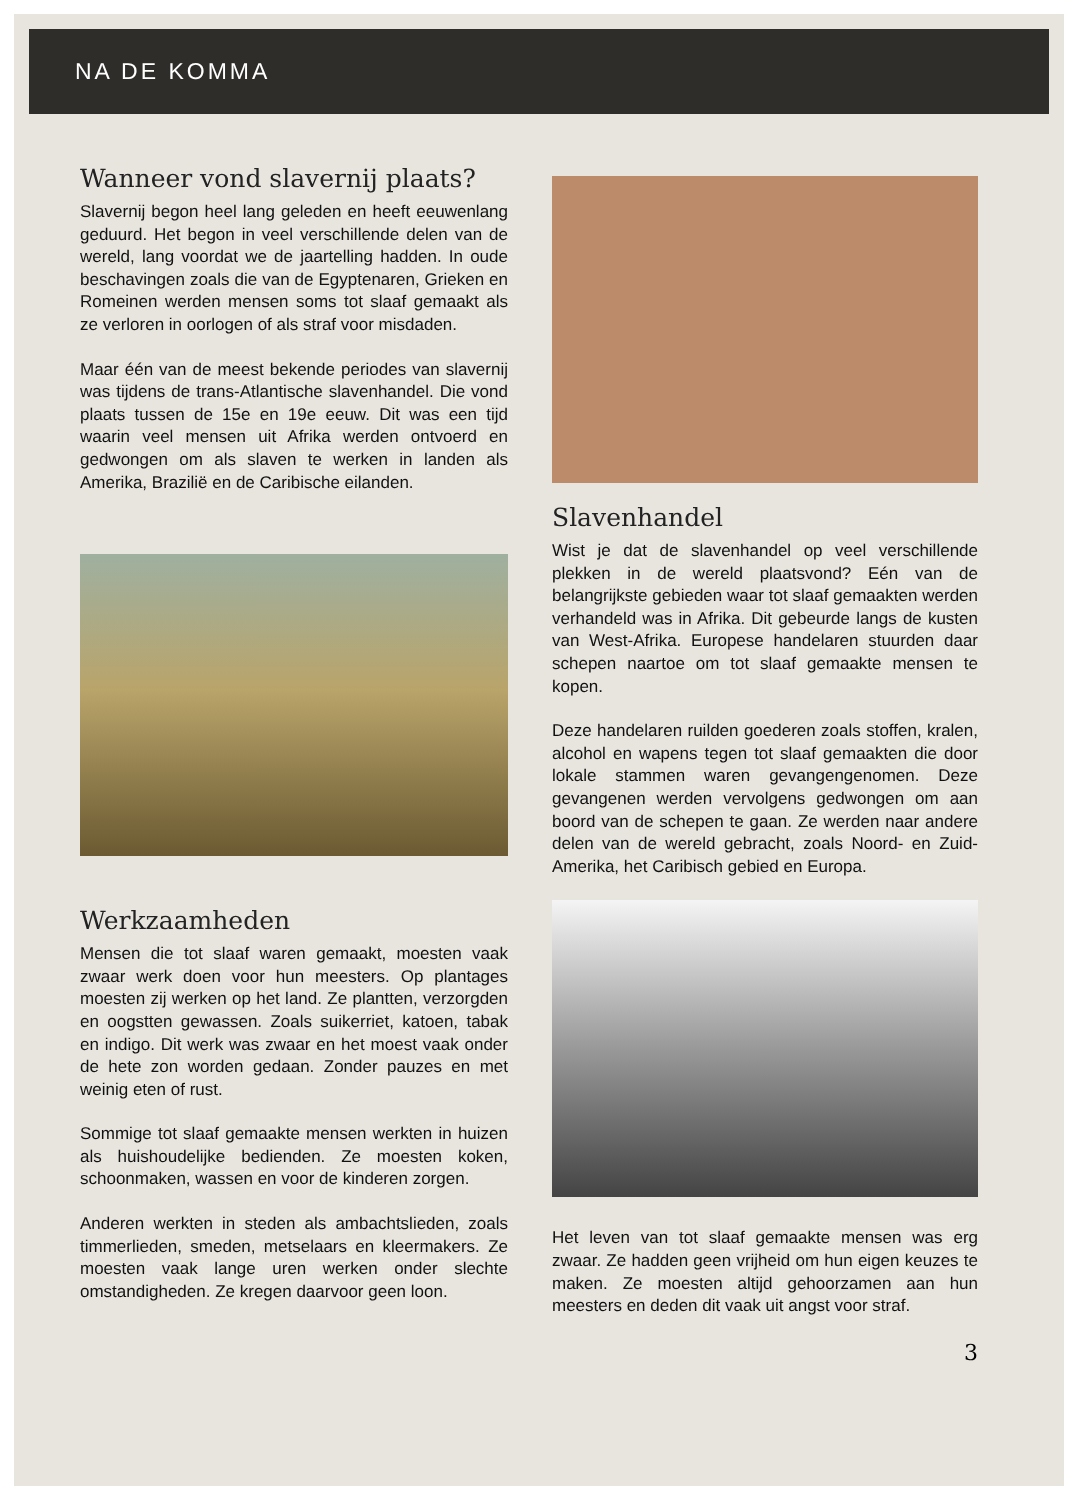NA DE KOMMA
Wanneer vond slavernij plaats?
Slavernij begon heel lang geleden en heeft eeuwenlang geduurd. Het begon in veel verschillende delen van de wereld, lang voordat we de jaartelling hadden. In oude beschavingen zoals die van de Egyptenaren, Grieken en Romeinen werden mensen soms tot slaaf gemaakt als ze verloren in oorlogen of als straf voor misdaden.
Maar één van de meest bekende periodes van slavernij was tijdens de trans-Atlantische slavenhandel. Die vond plaats tussen de 15e en 19e eeuw. Dit was een tijd waarin veel mensen uit Afrika werden ontvoerd en gedwongen om als slaven te werken in landen als Amerika, Brazilië en de Caribische eilanden.
Werkzaamheden
Mensen die tot slaaf waren gemaakt, moesten vaak zwaar werk doen voor hun meesters. Op plantages moesten zij werken op het land. Ze plantten, verzorgden en oogstten gewassen. Zoals suikerriet, katoen, tabak en indigo. Dit werk was zwaar en het moest vaak onder de hete zon worden gedaan. Zonder pauzes en met weinig eten of rust.
Sommige tot slaaf gemaakte mensen werkten in huizen als huishoudelijke bedienden. Ze moesten koken, schoonmaken, wassen en voor de kinderen zorgen.
Anderen werkten in steden als ambachtslieden, zoals timmerlieden, smeden, metselaars en kleermakers. Ze moesten vaak lange uren werken onder slechte omstandigheden. Ze kregen daarvoor geen loon.
Slavenhandel
Wist je dat de slavenhandel op veel verschillende plekken in de wereld plaatsvond? Eén van de belangrijkste gebieden waar tot slaaf gemaakten werden verhandeld was in Afrika. Dit gebeurde langs de kusten van West-Afrika. Europese handelaren stuurden daar schepen naartoe om tot slaaf gemaakte mensen te kopen.
Deze handelaren ruilden goederen zoals stoffen, kralen, alcohol en wapens tegen tot slaaf gemaakten die door lokale stammen waren gevangengenomen. Deze gevangenen werden vervolgens gedwongen om aan boord van de schepen te gaan. Ze werden naar andere delen van de wereld gebracht, zoals Noord- en Zuid-Amerika, het Caribisch gebied en Europa.
Het leven van tot slaaf gemaakte mensen was erg zwaar. Ze hadden geen vrijheid om hun eigen keuzes te maken. Ze moesten altijd gehoorzamen aan hun meesters en deden dit vaak uit angst voor straf.
3